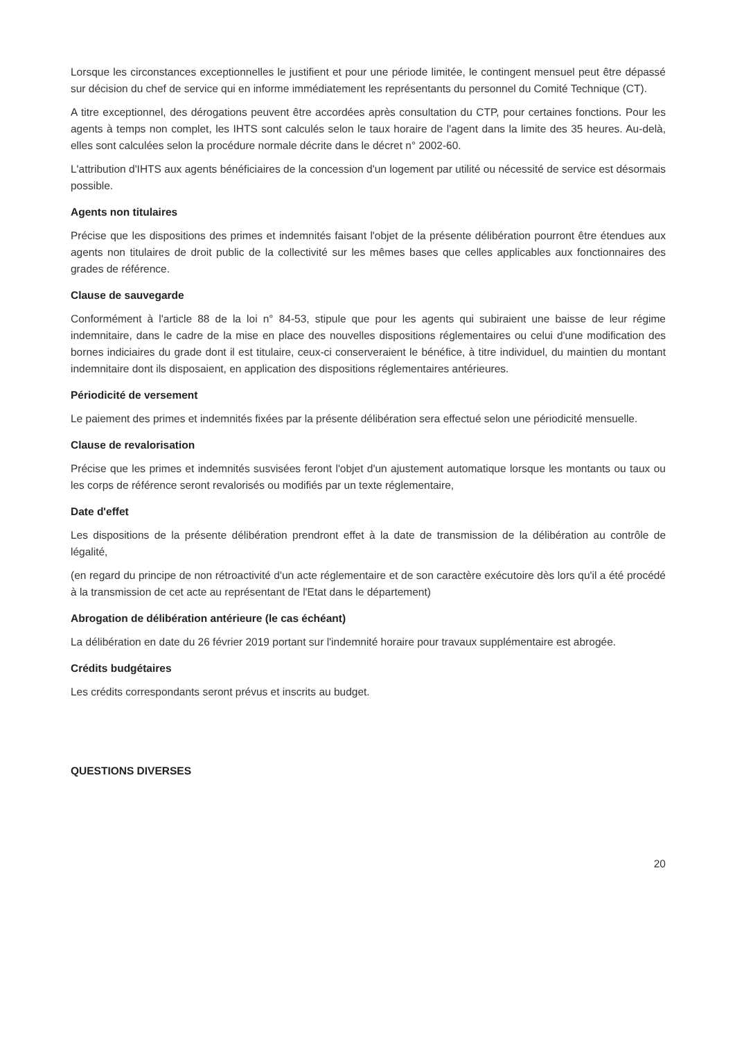Lorsque les circonstances exceptionnelles le justifient et pour une période limitée, le contingent mensuel peut être dépassé sur décision du chef de service qui en informe immédiatement les représentants du personnel du Comité Technique (CT).
A titre exceptionnel, des dérogations peuvent être accordées après consultation du CTP, pour certaines fonctions. Pour les agents à temps non complet, les IHTS sont calculés selon le taux horaire de l'agent dans la limite des 35 heures. Au-delà, elles sont calculées selon la procédure normale décrite dans le décret n° 2002-60.
L'attribution d'IHTS aux agents bénéficiaires de la concession d'un logement par utilité ou nécessité de service est désormais possible.
Agents non titulaires
Précise que les dispositions des primes et indemnités faisant l'objet de la présente délibération pourront être étendues aux agents non titulaires de droit public de la collectivité sur les mêmes bases que celles applicables aux fonctionnaires des grades de référence.
Clause de sauvegarde
Conformément à l'article 88 de la loi n° 84-53, stipule que pour les agents qui subiraient une baisse de leur régime indemnitaire, dans le cadre de la mise en place des nouvelles dispositions réglementaires ou celui d'une modification des bornes indiciaires du grade dont il est titulaire, ceux-ci conserveraient le bénéfice, à titre individuel, du maintien du montant indemnitaire dont ils disposaient, en application des dispositions réglementaires antérieures.
Périodicité de versement
Le paiement des primes et indemnités fixées par la présente délibération sera effectué selon une périodicité mensuelle.
Clause de revalorisation
Précise que les primes et indemnités susvisées feront l'objet d'un ajustement automatique lorsque les montants ou taux ou les corps de référence seront revalorisés ou modifiés par un texte réglementaire,
Date d'effet
Les dispositions de la présente délibération prendront effet à la date de transmission de la délibération au contrôle de légalité,
(en regard du principe de non rétroactivité d'un acte réglementaire et de son caractère exécutoire dès lors qu'il a été procédé à la transmission de cet acte au représentant de l'Etat dans le département)
Abrogation de délibération antérieure (le cas échéant)
La délibération en date du 26 février 2019 portant sur l'indemnité horaire pour travaux supplémentaire est abrogée.
Crédits budgétaires
Les crédits correspondants seront prévus et inscrits au budget.
QUESTIONS DIVERSES
20